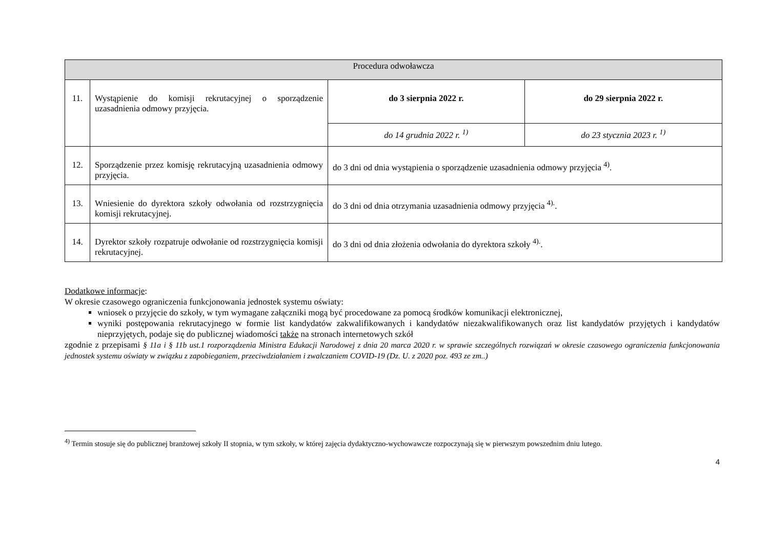| Procedura odwoławcza | | | |
| 11. | Wystąpienie do komisji rekrutacyjnej o sporządzenie uzasadnienia odmowy przyjęcia. | do 3 sierpnia 2022 r. | do 29 sierpnia 2022 r. |
| | | do 14 grudnia 2022 r. <sup>1)</sup> | do 23 stycznia 2023 r. <sup>1)</sup> |
| 12. | Sporządzenie przez komisję rekrutacyjną uzasadnienia odmowy przyjęcia. | do 3 dni od dnia wystąpienia o sporządzenie uzasadnienia odmowy przyjęcia <sup>4)</sup>. | |
| 13. | Wniesienie do dyrektora szkoły odwołania od rozstrzygnięcia komisji rekrutacyjnej. | do 3 dni od dnia otrzymania uzasadnienia odmowy przyjęcia <sup>4).</sup>. | |
| 14. | Dyrektor szkoły rozpatruje odwołanie od rozstrzygnięcia komisji rekrutacyjnej. | do 3 dni od dnia złożenia odwołania do dyrektora szkoły <sup>4).</sup>. | |
Dodatkowe informacje:
W okresie czasowego ograniczenia funkcjonowania jednostek systemu oświaty:
wniosek o przyjęcie do szkoły, w tym wymagane załączniki mogą być procedowane za pomocą środków komunikacji elektronicznej,
wyniki postępowania rekrutacyjnego w formie list kandydatów zakwalifikowanych i kandydatów niezakwalifikowanych oraz list kandydatów przyjętych i kandydatów nieprzyjętych, podaje się do publicznej wiadomości także na stronach internetowych szkół
zgodnie z przepisami § 11a i § 11b ust.1 rozporządzenia Ministra Edukacji Narodowej z dnia 20 marca 2020 r. w sprawie szczególnych rozwiązań w okresie czasowego ograniczenia funkcjonowania jednostek systemu oświaty w związku z zapobieganiem, przeciwdziałaniem i zwalczaniem COVID-19 (Dz. U. z 2020 poz. 493 ze zm..)
<sup>4)</sup> Termin stosuje się do publicznej branżowej szkoły II stopnia, w tym szkoły, w której zajęcia dydaktyczno-wychowawcze rozpoczynają się w pierwszym powszednim dniu lutego.
4